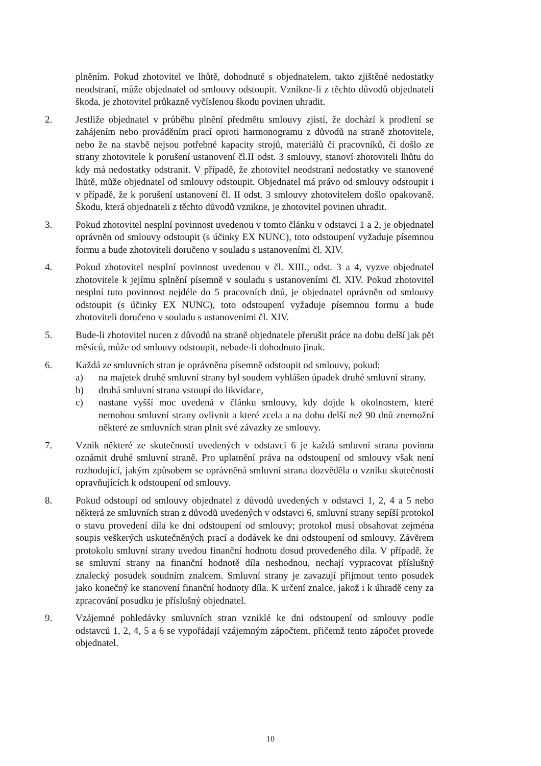plněním. Pokud zhotovitel ve lhůtě, dohodnuté s objednatelem, takto zjištěné nedostatky neodstraní, může objednatel od smlouvy odstoupit. Vznikne-li z těchto důvodů objednateli škoda, je zhotovitel průkazně vyčíslenou škodu povinen uhradit.
2. Jestliže objednatel v průběhu plnění předmětu smlouvy zjistí, že dochází k prodlení se zahájením nebo prováděním prací oproti harmonogramu z důvodů na straně zhotovitele, nebo že na stavbě nejsou potřebné kapacity strojů, materiálů či pracovníků, či došlo ze strany zhotovitele k porušení ustanovení čl.II odst. 3 smlouvy, stanoví zhotoviteli lhůtu do kdy má nedostatky odstranit. V případě, že zhotovitel neodstraní nedostatky ve stanovené lhůtě, může objednatel od smlouvy odstoupit. Objednatel má právo od smlouvy odstoupit i v případě, že k porušení ustanovení čl. II odst. 3 smlouvy zhotovitelem došlo opakovaně. Škodu, která objednateli z těchto důvodů vznikne, je zhotovitel povinen uhradit.
3. Pokud zhotovitel nesplní povinnost uvedenou v tomto článku v odstavci 1 a 2, je objednatel oprávněn od smlouvy odstoupit (s účinky EX NUNC), toto odstoupení vyžaduje písemnou formu a bude zhotoviteli doručeno v souladu s ustanoveními čl. XIV.
4. Pokud zhotovitel nesplní povinnost uvedenou v čl. XIII., odst. 3 a 4, vyzve objednatel zhotovitele k jejímu splnění písemně v souladu s ustanoveními čl. XIV. Pokud zhotovitel nesplní tuto povinnost nejdéle do 5 pracovních dnů, je objednatel oprávněn od smlouvy odstoupit (s účinky EX NUNC), toto odstoupení vyžaduje písemnou formu a bude zhotoviteli doručeno v souladu s ustanoveními čl. XIV.
5. Bude-li zhotovitel nucen z důvodů na straně objednatele přerušit práce na dobu delší jak pět měsíců, může od smlouvy odstoupit, nebude-li dohodnuto jinak.
6. Každá ze smluvních stran je oprávněna písemně odstoupit od smlouvy, pokud:
a) na majetek druhé smluvní strany byl soudem vyhlášen úpadek druhé smluvní strany.
b) druhá smluvní strana vstoupí do likvidace,
c) nastane vyšší moc uvedená v článku smlouvy, kdy dojde k okolnostem, které nemohou smluvní strany ovlivnit a které zcela a na dobu delší než 90 dnů znemožní některé ze smluvních stran plnit své závazky ze smlouvy.
7. Vznik některé ze skutečností uvedených v odstavci 6 je každá smluvní strana povinna oznámit druhé smluvní straně. Pro uplatnění práva na odstoupení od smlouvy však není rozhodující, jakým způsobem se oprávněná smluvní strana dozvěděla o vzniku skutečností opravňujících k odstoupení od smlouvy.
8. Pokud odstoupí od smlouvy objednatel z důvodů uvedených v odstavci 1, 2, 4 a 5 nebo některá ze smluvních stran z důvodů uvedených v odstavci 6, smluvní strany sepíší protokol o stavu provedení díla ke dni odstoupení od smlouvy; protokol musí obsahovat zejména soupis veškerých uskutečněných prací a dodávek ke dni odstoupení od smlouvy. Závěrem protokolu smluvní strany uvedou finanční hodnotu dosud provedeného díla. V případě, že se smluvní strany na finanční hodnotě díla neshodnou, nechají vypracovat příslušný znalecký posudek soudním znalcem. Smluvní strany je zavazují přijmout tento posudek jako konečný ke stanovení finanční hodnoty díla. K určení znalce, jakož i k úhradě ceny za zpracování posudku je příslušný objednatel.
9. Vzájemné pohledávky smluvních stran vzniklé ke dni odstoupení od smlouvy podle odstavců 1, 2, 4, 5 a 6 se vypořádají vzájemným zápočtem, přičemž tento zápočet provede objednatel.
10